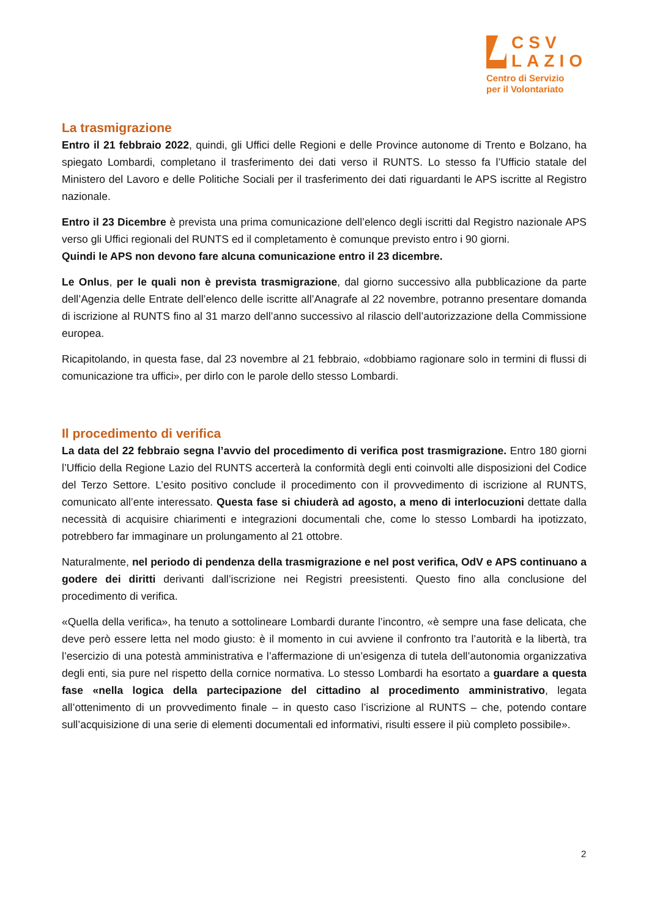CSV
LAZIO
Centro di Servizio
per il Volontariato
La trasmigrazione
Entro il 21 febbraio 2022, quindi, gli Uffici delle Regioni e delle Province autonome di Trento e Bolzano, ha spiegato Lombardi, completano il trasferimento dei dati verso il RUNTS. Lo stesso fa l’Ufficio statale del Ministero del Lavoro e delle Politiche Sociali per il trasferimento dei dati riguardanti le APS iscritte al Registro nazionale.
Entro il 23 Dicembre è prevista una prima comunicazione dell’elenco degli iscritti dal Registro nazionale APS verso gli Uffici regionali del RUNTS ed il completamento è comunque previsto entro i 90 giorni.
Quindi le APS non devono fare alcuna comunicazione entro il 23 dicembre.
Le Onlus, per le quali non è prevista trasmigrazione, dal giorno successivo alla pubblicazione da parte dell’Agenzia delle Entrate dell’elenco delle iscritte all’Anagrafe al 22 novembre, potranno presentare domanda di iscrizione al RUNTS fino al 31 marzo dell’anno successivo al rilascio dell’autorizzazione della Commissione europea.
Ricapitolando, in questa fase, dal 23 novembre al 21 febbraio, «dobbiamo ragionare solo in termini di flussi di comunicazione tra uffici», per dirlo con le parole dello stesso Lombardi.
Il procedimento di verifica
La data del 22 febbraio segna l’avvio del procedimento di verifica post trasmigrazione. Entro 180 giorni l’Ufficio della Regione Lazio del RUNTS accerterà la conformità degli enti coinvolti alle disposizioni del Codice del Terzo Settore. L’esito positivo conclude il procedimento con il provvedimento di iscrizione al RUNTS, comunicato all’ente interessato. Questa fase si chiuderà ad agosto, a meno di interlocuzioni dettate dalla necessità di acquisire chiarimenti e integrazioni documentali che, come lo stesso Lombardi ha ipotizzato, potrebbero far immaginare un prolungamento al 21 ottobre.
Naturalmente, nel periodo di pendenza della trasmigrazione e nel post verifica, OdV e APS continuano a godere dei diritti derivanti dall’iscrizione nei Registri preesistenti. Questo fino alla conclusione del procedimento di verifica.
«Quella della verifica», ha tenuto a sottolineare Lombardi durante l’incontro, «è sempre una fase delicata, che deve però essere letta nel modo giusto: è il momento in cui avviene il confronto tra l’autorità e la libertà, tra l’esercizio di una potestà amministrativa e l’affermazione di un’esigenza di tutela dell’autonomia organizzativa degli enti, sia pure nel rispetto della cornice normativa. Lo stesso Lombardi ha esortato a guardare a questa fase «nella logica della partecipazione del cittadino al procedimento amministrativo, legata all’ottenimento di un provvedimento finale – in questo caso l’iscrizione al RUNTS – che, potendo contare sull’acquisizione di una serie di elementi documentali ed informativi, risulti essere il più completo possibile».
2